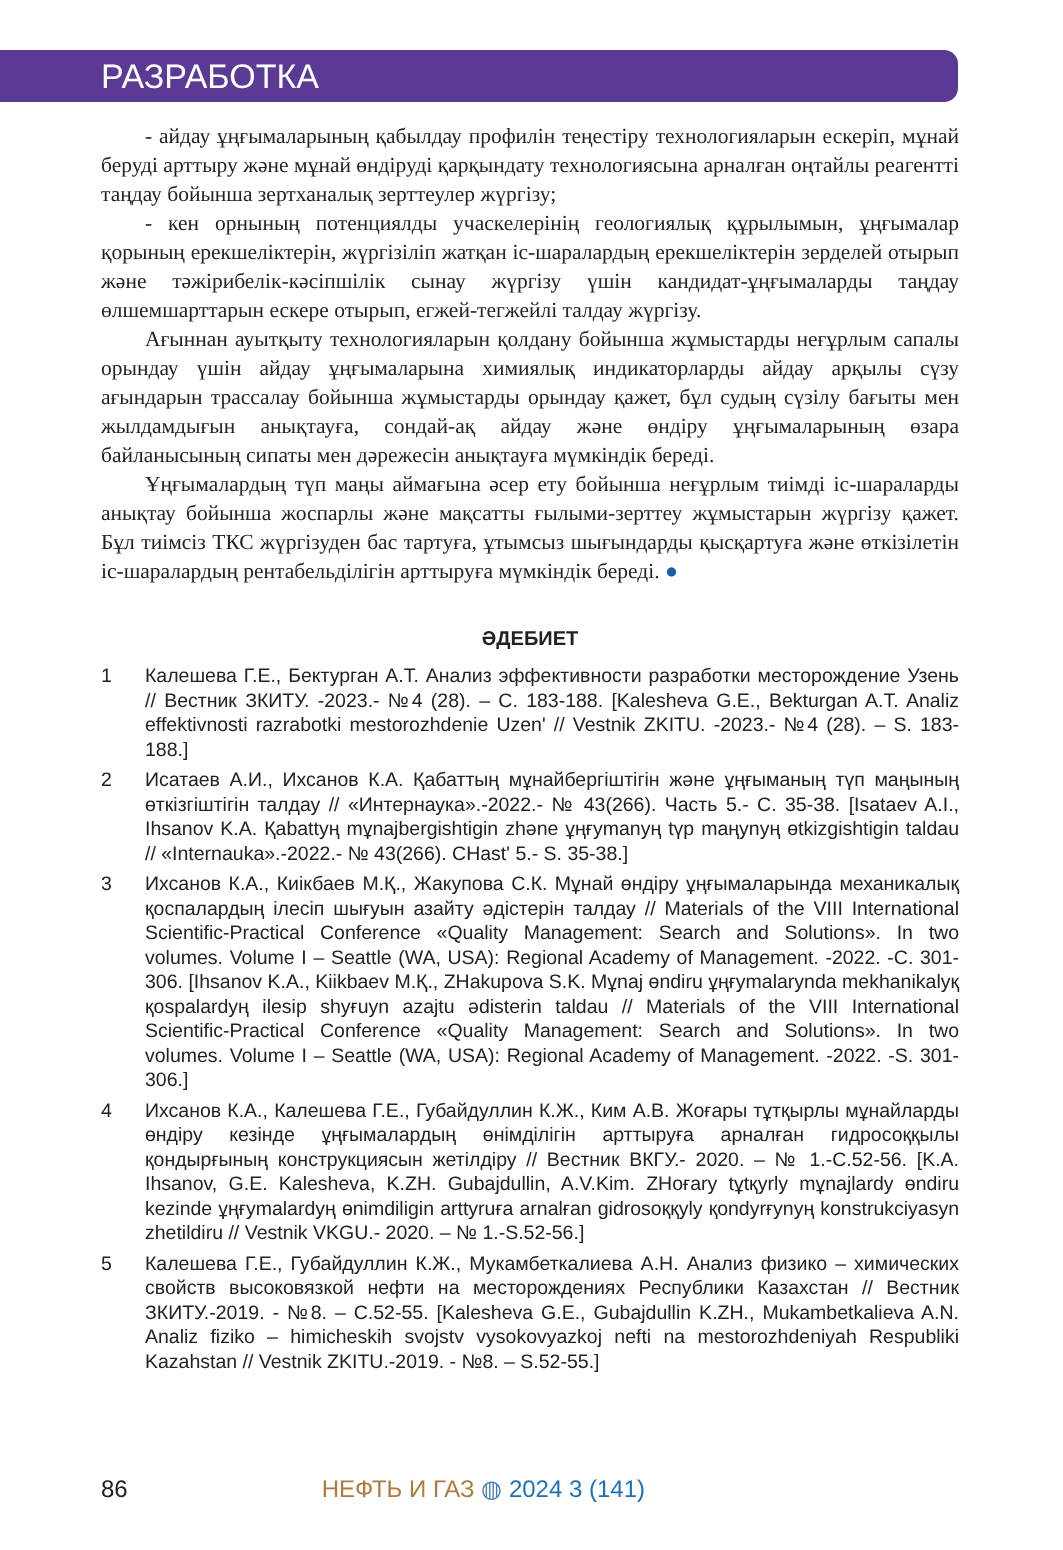РАЗРАБОТКА
- айдау ұңғымаларының қабылдау профилін теңестіру технологияларын ескеріп, мұнай беруді арттыру және мұнай өндіруді қарқындату технологиясына арналған оңтайлы реагентті таңдау бойынша зертханалық зерттеулер жүргізу;
- кен орнының потенциялды учаскелерінің геологиялық құрылымын, ұңғымалар қорының ерекшеліктерін, жүргізіліп жатқан іс-шаралардың ерекшеліктерін зерделей отырып және тәжірибелік-кәсіпшілік сынау жүргізу үшін кандидат-ұңғымаларды таңдау өлшемшарттарын ескере отырып, егжей-тегжейлі талдау жүргізу.
Ағыннан ауытқыту технологияларын қолдану бойынша жұмыстарды неғұрлым сапалы орындау үшін айдау ұңғымаларына химиялық индикаторларды айдау арқылы сүзу ағындарын трассалау бойынша жұмыстарды орындау қажет, бұл судың сүзілу бағыты мен жылдамдығын анықтауға, сондай-ақ айдау және өндіру ұңғымаларының өзара байланысының сипаты мен дәрежесін анықтауға мүмкіндік береді.
Ұңғымалардың түп маңы аймағына әсер ету бойынша неғұрлым тиімді іс-шараларды анықтау бойынша жоспарлы және мақсатты ғылыми-зерттеу жұмыстарын жүргізу қажет. Бұл тиімсіз ТКС жүргізуден бас тартуға, ұтымсыз шығындарды қысқартуға және өткізілетін іс-шаралардың рентабельділігін арттыруға мүмкіндік береді. ●
ӘДЕБИЕТ
1 Калешева Г.Е., Бектурган А.Т. Анализ эффективности разработки месторождение Узень // Вестник ЗКИТУ. -2023.- №4 (28). – С. 183-188. [Kalesheva G.E., Bekturgan A.T. Analiz effektivnosti razrabotki mestorozhdenie Uzen' // Vestnik ZKITU. -2023.- №4 (28). – S. 183-188.]
2 Исатаев А.И., Ихсанов К.А. Қабаттың мұнайбергіштігін және ұңғыманың түп маңының өткізгіштігін талдау // «Интернаука».-2022.- № 43(266). Часть 5.- С. 35-38. [Isataev A.I., Ihsanov K.A. Қabattyң mұnajbergishtigin zhәne ұңғymanyң tүp maңynyң өtkizgishtigin taldau // «Internauka».-2022.- № 43(266). CHast' 5.- S. 35-38.]
3 Ихсанов К.А., Киікбаев М.Қ., Жакупова С.К. Мұнай өндіру ұңғымаларында механикалық қоспалардың ілесіп шығуын азайту әдістерін талдау // Materials of the VIII International Scientific-Practical Conference «Quality Management: Search and Solutions». In two volumes. Volume I – Seattle (WA, USA): Regional Academy of Management. -2022. -С. 301-306. [Ihsanov K.A., Kiikbaev M.Қ., ZHakupova S.K. Mұnaj өndiru ұңғymalarynda mekhanikalyқ қospalardyң ilesip shyғuyn azajtu әdisterin taldau // Materials of the VIII International Scientific-Practical Conference «Quality Management: Search and Solutions». In two volumes. Volume I – Seattle (WA, USA): Regional Academy of Management. -2022. -S. 301-306.]
4 Ихсанов К.А., Калешева Г.Е., Губайдуллин К.Ж., Ким А.В. Жоғары тұтқырлы мұнайларды өндіру кезінде ұңғымалардың өнімділігін арттыруға арналған гидросоққылы қондырғының конструкциясын жетілдіру // Вестник ВКГУ.- 2020. – № 1.-С.52-56. [K.A. Ihsanov, G.E. Kalesheva, K.ZH. Gubajdullin, A.V.Kim. ZHoғary tұtқyrly mұnajlardy өndiru kezinde ұңғymalardyң өnimdiligin arttyruғa arnalғan gidrosoққyly қondyrғynyң konstrukciyasyn zhetildiru // Vestnik VKGU.- 2020. – № 1.-S.52-56.]
5 Калешева Г.Е., Губайдуллин К.Ж., Мукамбеткалиева А.Н. Анализ физико – химических свойств высоковязкой нефти на месторождениях Республики Казахстан // Вестник ЗКИТУ.-2019. - №8. – С.52-55. [Kalesheva G.E., Gubajdullin K.ZH., Mukambetkalieva A.N. Analiz fiziko – himicheskih svojstv vysokovyazkoj nefti na mestorozhdeniyah Respubliki Kazahstan // Vestnik ZKITU.-2019. - №8. – S.52-55.]
86 НЕФТЬ И ГАЗ ◍ 2024 3 (141)